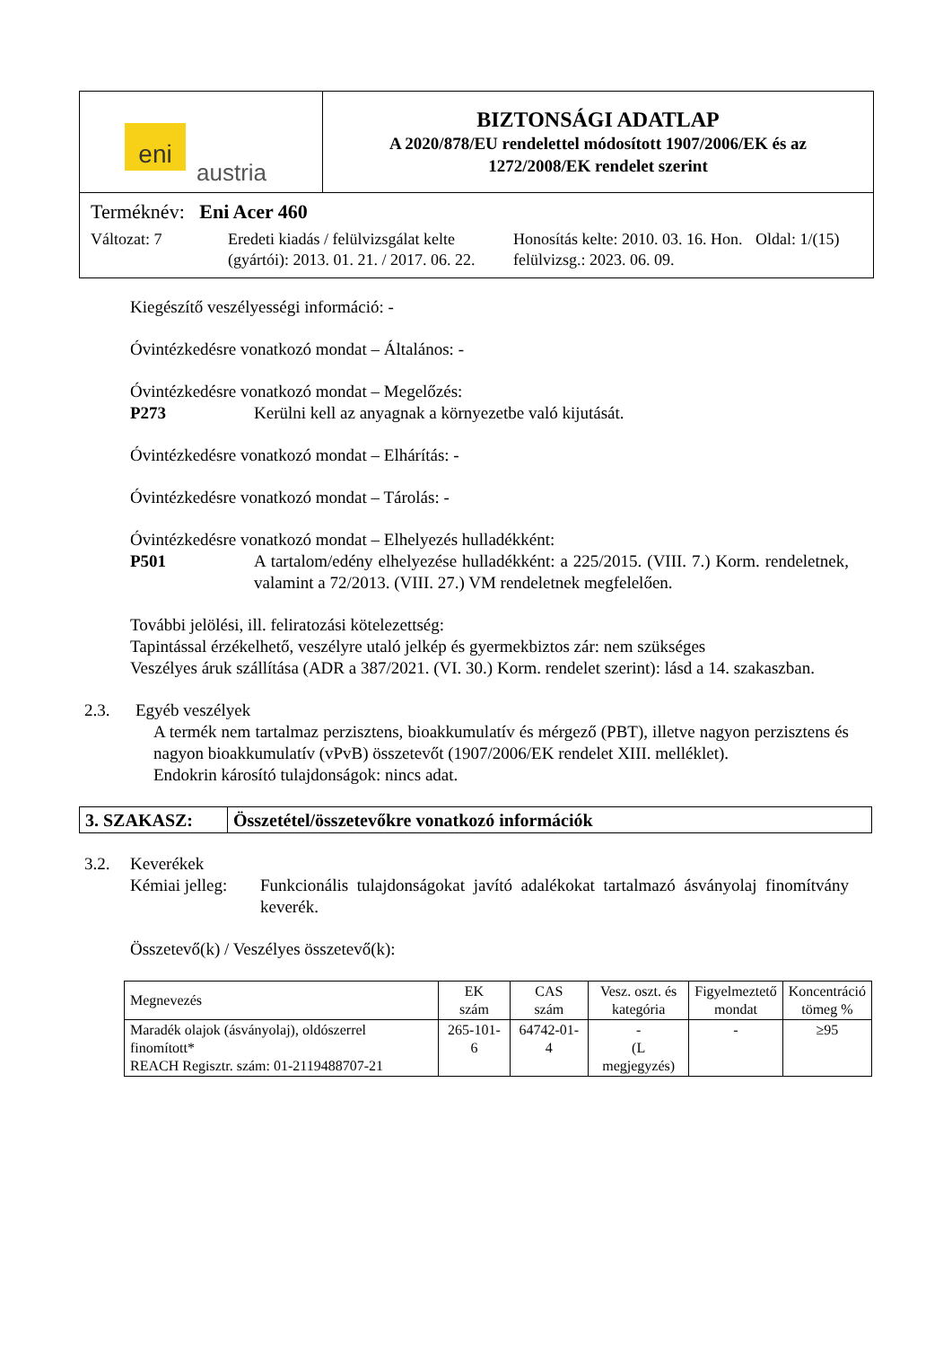eni
austria
BIZTONSÁGI ADATLAP
A 2020/878/EU rendelettel módosított 1907/2006/EK és az
1272/2008/EK rendelet szerint
Terméknév: Eni Acer 460
Változat: 7 Eredeti kiadás / felülvizsgálat kelte (gyártói): 2013. 01. 21. / 2017. 06. 22.
Honosítás kelte: 2010. 03. 16. Hon. felülvizsg.: 2023. 06. 09.
Oldal: 1/(15)
Kiegészítő veszélyességi információ: -
Óvintézkedésre vonatkozó mondat – Általános: -
Óvintézkedésre vonatkozó mondat – Megelőzés:
P273 Kerülni kell az anyagnak a környezetbe való kijutását.
Óvintézkedésre vonatkozó mondat – Elhárítás: -
Óvintézkedésre vonatkozó mondat – Tárolás: -
Óvintézkedésre vonatkozó mondat – Elhelyezés hulladékként:
P501 A tartalom/edény elhelyezése hulladékként: a 225/2015. (VIII. 7.) Korm. rendeletnek, valamint a 72/2013. (VIII. 27.) VM rendeletnek megfelelően.
További jelölési, ill. feliratozási kötelezettség:
Tapintással érzékelhető, veszélyre utaló jelkép és gyermekbiztos zár: nem szükséges
Veszélyes áruk szállítása (ADR a 387/2021. (VI. 30.) Korm. rendelet szerint): lásd a 14. szakaszban.
2.3. Egyéb veszélyek
A termék nem tartalmaz perzisztens, bioakkumulatív és mérgező (PBT), illetve nagyon perzisztens és nagyon bioakkumulatív (vPvB) összetevőt (1907/2006/EK rendelet XIII. melléklet).
Endokrin károsító tulajdonságok: nincs adat.
3. SZAKASZ: Összetétel/összetevőkre vonatkozó információk
3.2. Keverékek
Kémiai jelleg: Funkcionális tulajdonságokat javító adalékokat tartalmazó ásványolaj finomítvány keverék.
Összetevő(k) / Veszélyes összetevő(k):
| Megnevezés | EK szám | CAS szám | Vesz. oszt. és kategória | Figyelmeztető mondat | Koncentráció tömeg % |
| --- | --- | --- | --- | --- | --- |
| Maradék olajok (ásványolaj), oldószerrel finomított* REACH Regisztr. szám: 01-2119488707-21 | 265-101-6 | 64742-01-4 | - (L megjegyzés) | - | ≥95 |